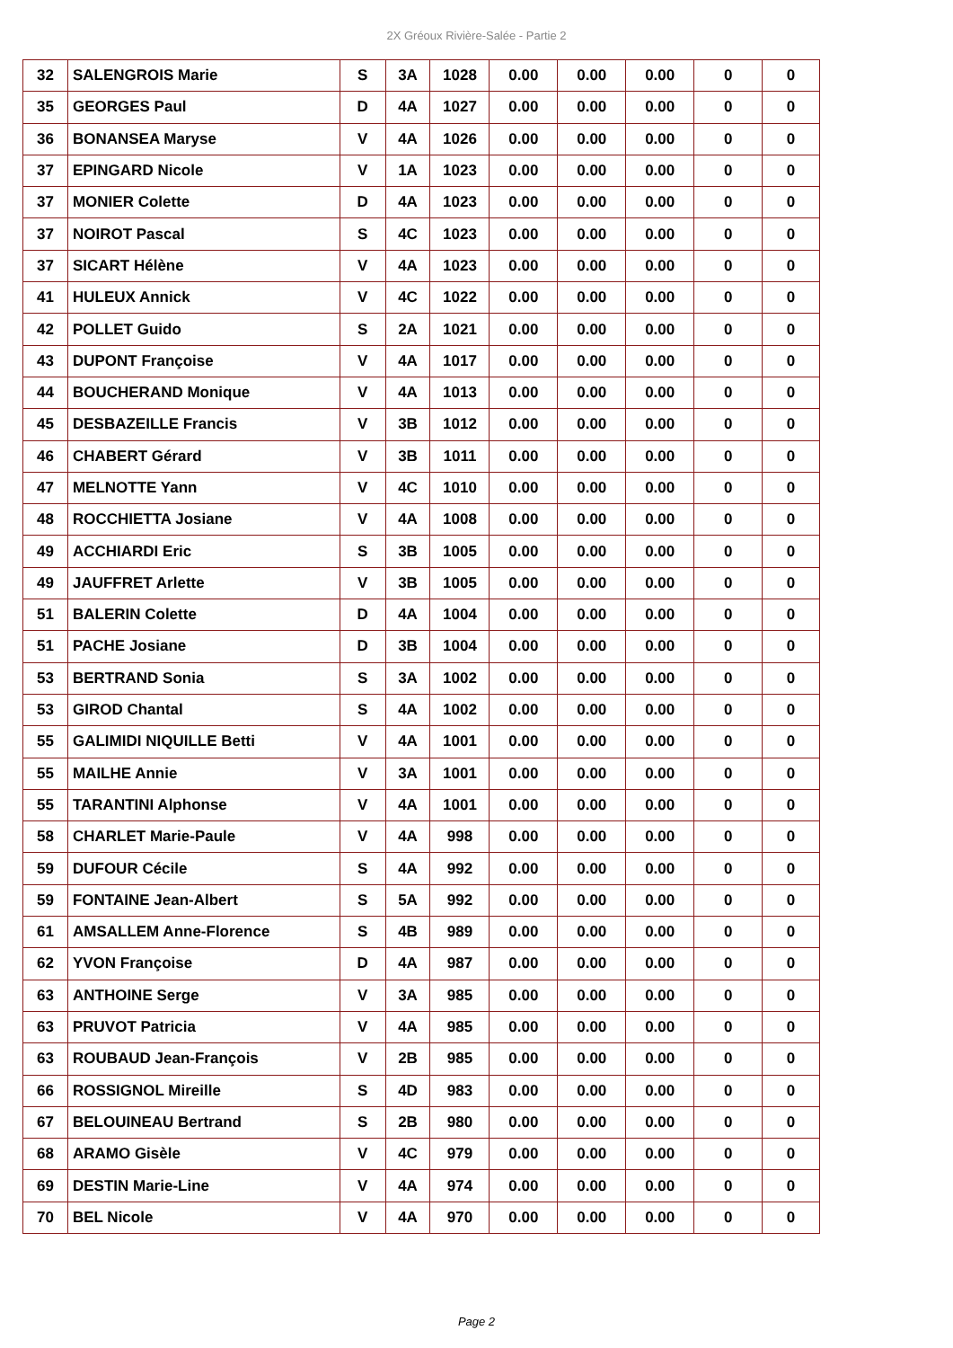2X Gréoux Rivière-Salée - Partie 2
| 32 | SALENGROIS Marie | S | 3A | 1028 | 0.00 | 0.00 | 0.00 | 0 | 0 |
| 35 | GEORGES Paul | D | 4A | 1027 | 0.00 | 0.00 | 0.00 | 0 | 0 |
| 36 | BONANSEA Maryse | V | 4A | 1026 | 0.00 | 0.00 | 0.00 | 0 | 0 |
| 37 | EPINGARD Nicole | V | 1A | 1023 | 0.00 | 0.00 | 0.00 | 0 | 0 |
| 37 | MONIER Colette | D | 4A | 1023 | 0.00 | 0.00 | 0.00 | 0 | 0 |
| 37 | NOIROT Pascal | S | 4C | 1023 | 0.00 | 0.00 | 0.00 | 0 | 0 |
| 37 | SICART Hélène | V | 4A | 1023 | 0.00 | 0.00 | 0.00 | 0 | 0 |
| 41 | HULEUX Annick | V | 4C | 1022 | 0.00 | 0.00 | 0.00 | 0 | 0 |
| 42 | POLLET Guido | S | 2A | 1021 | 0.00 | 0.00 | 0.00 | 0 | 0 |
| 43 | DUPONT Françoise | V | 4A | 1017 | 0.00 | 0.00 | 0.00 | 0 | 0 |
| 44 | BOUCHERAND Monique | V | 4A | 1013 | 0.00 | 0.00 | 0.00 | 0 | 0 |
| 45 | DESBAZEILLE Francis | V | 3B | 1012 | 0.00 | 0.00 | 0.00 | 0 | 0 |
| 46 | CHABERT Gérard | V | 3B | 1011 | 0.00 | 0.00 | 0.00 | 0 | 0 |
| 47 | MELNOTTE Yann | V | 4C | 1010 | 0.00 | 0.00 | 0.00 | 0 | 0 |
| 48 | ROCCHIETTA Josiane | V | 4A | 1008 | 0.00 | 0.00 | 0.00 | 0 | 0 |
| 49 | ACCHIARDI Eric | S | 3B | 1005 | 0.00 | 0.00 | 0.00 | 0 | 0 |
| 49 | JAUFFRET Arlette | V | 3B | 1005 | 0.00 | 0.00 | 0.00 | 0 | 0 |
| 51 | BALERIN Colette | D | 4A | 1004 | 0.00 | 0.00 | 0.00 | 0 | 0 |
| 51 | PACHE Josiane | D | 3B | 1004 | 0.00 | 0.00 | 0.00 | 0 | 0 |
| 53 | BERTRAND Sonia | S | 3A | 1002 | 0.00 | 0.00 | 0.00 | 0 | 0 |
| 53 | GIROD Chantal | S | 4A | 1002 | 0.00 | 0.00 | 0.00 | 0 | 0 |
| 55 | GALIMIDI NIQUILLE Betti | V | 4A | 1001 | 0.00 | 0.00 | 0.00 | 0 | 0 |
| 55 | MAILHE Annie | V | 3A | 1001 | 0.00 | 0.00 | 0.00 | 0 | 0 |
| 55 | TARANTINI Alphonse | V | 4A | 1001 | 0.00 | 0.00 | 0.00 | 0 | 0 |
| 58 | CHARLET Marie-Paule | V | 4A | 998 | 0.00 | 0.00 | 0.00 | 0 | 0 |
| 59 | DUFOUR Cécile | S | 4A | 992 | 0.00 | 0.00 | 0.00 | 0 | 0 |
| 59 | FONTAINE Jean-Albert | S | 5A | 992 | 0.00 | 0.00 | 0.00 | 0 | 0 |
| 61 | AMSALLEM Anne-Florence | S | 4B | 989 | 0.00 | 0.00 | 0.00 | 0 | 0 |
| 62 | YVON Françoise | D | 4A | 987 | 0.00 | 0.00 | 0.00 | 0 | 0 |
| 63 | ANTHOINE Serge | V | 3A | 985 | 0.00 | 0.00 | 0.00 | 0 | 0 |
| 63 | PRUVOT Patricia | V | 4A | 985 | 0.00 | 0.00 | 0.00 | 0 | 0 |
| 63 | ROUBAUD Jean-François | V | 2B | 985 | 0.00 | 0.00 | 0.00 | 0 | 0 |
| 66 | ROSSIGNOL Mireille | S | 4D | 983 | 0.00 | 0.00 | 0.00 | 0 | 0 |
| 67 | BELOUINEAU Bertrand | S | 2B | 980 | 0.00 | 0.00 | 0.00 | 0 | 0 |
| 68 | ARAMO Gisèle | V | 4C | 979 | 0.00 | 0.00 | 0.00 | 0 | 0 |
| 69 | DESTIN Marie-Line | V | 4A | 974 | 0.00 | 0.00 | 0.00 | 0 | 0 |
| 70 | BEL Nicole | V | 4A | 970 | 0.00 | 0.00 | 0.00 | 0 | 0 |
Page 2